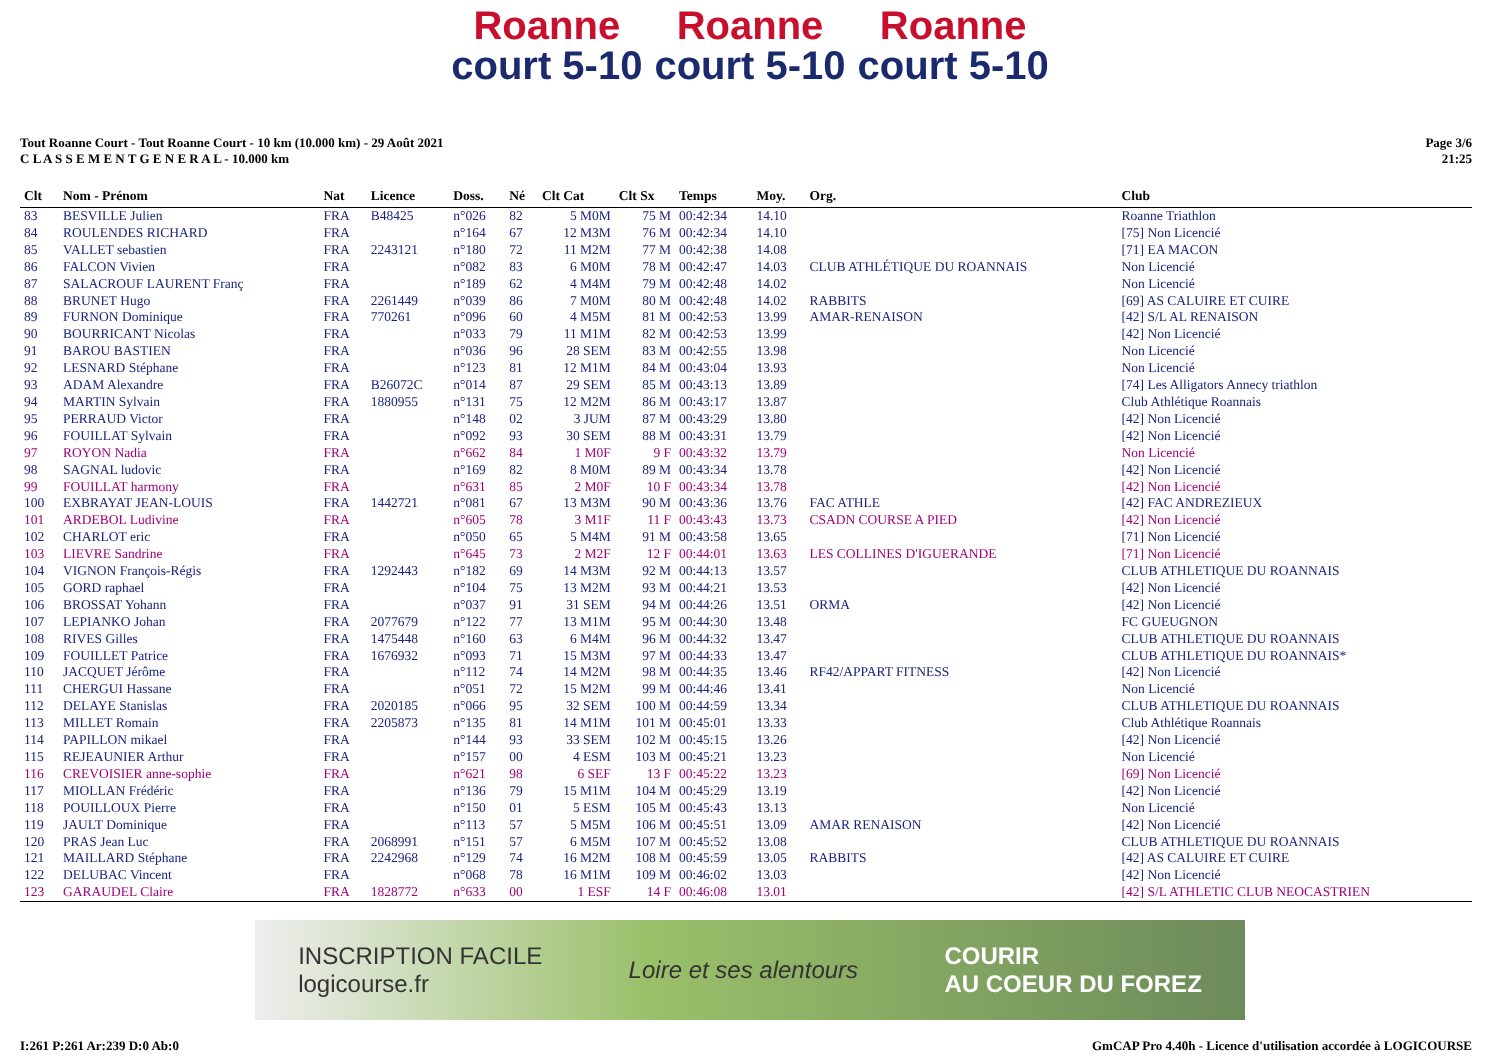Roanne court 5-10 Roanne court 5-10 Roanne court 5-10
Tout Roanne Court - Tout Roanne Court - 10 km (10.000 km) - 29 Août 2021
C L A S S E M E N T G E N E R A L - 10.000 km
Page 3/6
21:25
| Clt | Nom - Prénom | Nat | Licence | Doss. | Né | Clt Cat | Clt Sx | Temps | Moy. | Org. | Club |
| --- | --- | --- | --- | --- | --- | --- | --- | --- | --- | --- | --- |
| 83 | BESVILLE Julien | FRA | B48425 | n°026 | 82 | 5 M0M | 75 M | 00:42:34 | 14.10 | | Roanne Triathlon |
| 84 | ROULENDES RICHARD | FRA | | n°164 | 67 | 12 M3M | 76 M | 00:42:34 | 14.10 | | [75] Non Licencié |
| 85 | VALLET sebastien | FRA | 2243121 | n°180 | 72 | 11 M2M | 77 M | 00:42:38 | 14.08 | | [71] EA MACON |
| 86 | FALCON Vivien | FRA | | n°082 | 83 | 6 M0M | 78 M | 00:42:47 | 14.03 | CLUB ATHLÉTIQUE DU ROANNAIS | Non Licencié |
| 87 | SALACROUF LAURENT Franç | FRA | | n°189 | 62 | 4 M4M | 79 M | 00:42:48 | 14.02 | | Non Licencié |
| 88 | BRUNET Hugo | FRA | 2261449 | n°039 | 86 | 7 M0M | 80 M | 00:42:48 | 14.02 | RABBITS | [69] AS CALUIRE ET CUIRE |
| 89 | FURNON Dominique | FRA | 770261 | n°096 | 60 | 4 M5M | 81 M | 00:42:53 | 13.99 | AMAR-RENAISON | [42] S/L AL RENAISON |
| 90 | BOURRICANT Nicolas | FRA | | n°033 | 79 | 11 M1M | 82 M | 00:42:53 | 13.99 | | [42] Non Licencié |
| 91 | BAROU BASTIEN | FRA | | n°036 | 96 | 28 SEM | 83 M | 00:42:55 | 13.98 | | Non Licencié |
| 92 | LESNARD Stéphane | FRA | | n°123 | 81 | 12 M1M | 84 M | 00:43:04 | 13.93 | | Non Licencié |
| 93 | ADAM Alexandre | FRA | B26072C | n°014 | 87 | 29 SEM | 85 M | 00:43:13 | 13.89 | | [74] Les Alligators Annecy triathlon |
| 94 | MARTIN Sylvain | FRA | 1880955 | n°131 | 75 | 12 M2M | 86 M | 00:43:17 | 13.87 | | Club Athlétique Roannais |
| 95 | PERRAUD Victor | FRA | | n°148 | 02 | 3 JUM | 87 M | 00:43:29 | 13.80 | | [42] Non Licencié |
| 96 | FOUILLAT Sylvain | FRA | | n°092 | 93 | 30 SEM | 88 M | 00:43:31 | 13.79 | | [42] Non Licencié |
| 97 | ROYON Nadia | FRA | | n°662 | 84 | 1 M0F | 9 F | 00:43:32 | 13.79 | | Non Licencié |
| 98 | SAGNAL ludovic | FRA | | n°169 | 82 | 8 M0M | 89 M | 00:43:34 | 13.78 | | [42] Non Licencié |
| 99 | FOUILLAT harmony | FRA | | n°631 | 85 | 2 M0F | 10 F | 00:43:34 | 13.78 | | [42] Non Licencié |
| 100 | EXBRAYAT JEAN-LOUIS | FRA | 1442721 | n°081 | 67 | 13 M3M | 90 M | 00:43:36 | 13.76 | FAC ATHLE | [42] FAC ANDREZIEUX |
| 101 | ARDEBOL Ludivine | FRA | | n°605 | 78 | 3 M1F | 11 F | 00:43:43 | 13.73 | CSADN COURSE A PIED | [42] Non Licencié |
| 102 | CHARLOT eric | FRA | | n°050 | 65 | 5 M4M | 91 M | 00:43:58 | 13.65 | | [71] Non Licencié |
| 103 | LIEVRE Sandrine | FRA | | n°645 | 73 | 2 M2F | 12 F | 00:44:01 | 13.63 | LES COLLINES D'IGUERANDE | [71] Non Licencié |
| 104 | VIGNON François-Régis | FRA | 1292443 | n°182 | 69 | 14 M3M | 92 M | 00:44:13 | 13.57 | | CLUB ATHLETIQUE DU ROANNAIS |
| 105 | GORD raphael | FRA | | n°104 | 75 | 13 M2M | 93 M | 00:44:21 | 13.53 | | [42] Non Licencié |
| 106 | BROSSAT Yohann | FRA | | n°037 | 91 | 31 SEM | 94 M | 00:44:26 | 13.51 | ORMA | [42] Non Licencié |
| 107 | LEPIANKO Johan | FRA | 2077679 | n°122 | 77 | 13 M1M | 95 M | 00:44:30 | 13.48 | | FC GUEUGNON |
| 108 | RIVES Gilles | FRA | 1475448 | n°160 | 63 | 6 M4M | 96 M | 00:44:32 | 13.47 | | CLUB ATHLETIQUE DU ROANNAIS |
| 109 | FOUILLET Patrice | FRA | 1676932 | n°093 | 71 | 15 M3M | 97 M | 00:44:33 | 13.47 | | CLUB ATHLETIQUE DU ROANNAIS* |
| 110 | JACQUET Jérôme | FRA | | n°112 | 74 | 14 M2M | 98 M | 00:44:35 | 13.46 | RF42/APPART FITNESS | [42] Non Licencié |
| 111 | CHERGUI Hassane | FRA | | n°051 | 72 | 15 M2M | 99 M | 00:44:46 | 13.41 | | Non Licencié |
| 112 | DELAYE Stanislas | FRA | 2020185 | n°066 | 95 | 32 SEM | 100 M | 00:44:59 | 13.34 | | CLUB ATHLETIQUE DU ROANNAIS |
| 113 | MILLET Romain | FRA | 2205873 | n°135 | 81 | 14 M1M | 101 M | 00:45:01 | 13.33 | | Club Athlétique Roannais |
| 114 | PAPILLON mikael | FRA | | n°144 | 93 | 33 SEM | 102 M | 00:45:15 | 13.26 | | [42] Non Licencié |
| 115 | REJEAUNIER Arthur | FRA | | n°157 | 00 | 4 ESM | 103 M | 00:45:21 | 13.23 | | Non Licencié |
| 116 | CREVOISIER anne-sophie | FRA | | n°621 | 98 | 6 SEF | 13 F | 00:45:22 | 13.23 | | [69] Non Licencié |
| 117 | MIOLLAN Frédéric | FRA | | n°136 | 79 | 15 M1M | 104 M | 00:45:29 | 13.19 | | [42] Non Licencié |
| 118 | POUILLOUX Pierre | FRA | | n°150 | 01 | 5 ESM | 105 M | 00:45:43 | 13.13 | | Non Licencié |
| 119 | JAULT Dominique | FRA | | n°113 | 57 | 5 M5M | 106 M | 00:45:51 | 13.09 | AMAR RENAISON | [42] Non Licencié |
| 120 | PRAS Jean Luc | FRA | 2068991 | n°151 | 57 | 6 M5M | 107 M | 00:45:52 | 13.08 | | CLUB ATHLETIQUE DU ROANNAIS |
| 121 | MAILLARD Stéphane | FRA | 2242968 | n°129 | 74 | 16 M2M | 108 M | 00:45:59 | 13.05 | RABBITS | [42] AS CALUIRE ET CUIRE |
| 122 | DELUBAC Vincent | FRA | | n°068 | 78 | 16 M1M | 109 M | 00:46:02 | 13.03 | | [42] Non Licencié |
| 123 | GARAUDEL Claire | FRA | 1828772 | n°633 | 00 | 1 ESF | 14 F | 00:46:08 | 13.01 | | [42] S/L ATHLETIC CLUB NEOCASTRIEN |
INSCRIPTION FACILE
logicourse.fr Loire et ses alentours COURIR
AU COEUR DU FOREZ
I:261 P:261 Ar:239 D:0 Ab:0 GmCAP Pro 4.40h - Licence d'utilisation accordée à LOGICOURSE